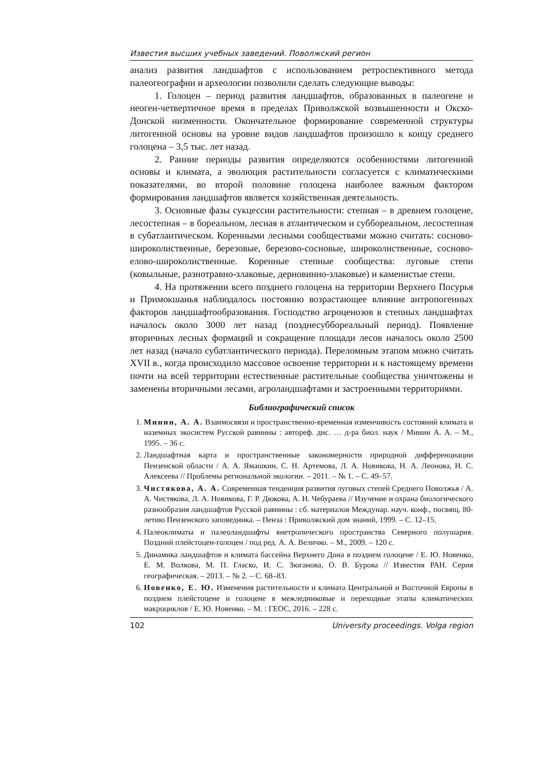Известия высших учебных заведений. Поволжский регион
анализ развития ландшафтов с использованием ретроспективного метода палеогеографии и археологии позволили сделать следующие выводы:
1. Голоцен – период развития ландшафтов, образованных в палеогене и неоген-четвертичное время в пределах Приволжской возвышенности и Окско-Донской низменности. Окончательное формирование современной структуры литогенной основы на уровне видов ландшафтов произошло к концу среднего голоцена – 3,5 тыс. лет назад.
2. Ранние периоды развития определяются особенностями литогенной основы и климата, а эволюция растительности согласуется с климатическими показателями, во второй половине голоцена наиболее важным фактором формирования ландшафтов является хозяйственная деятельность.
3. Основные фазы сукцессии растительности: степная – в древнем голоцене, лесостепная – в бореальном, лесная в атлантическом и суббореальном, лесостепная в субатлантическом. Коренными лесными сообществами можно считать: сосново-широколиственные, березовые, березово-сосновые, широколиственные, сосново-елово-широколиственные. Коренные степные сообщества: луговые степи (ковыльные, разнотравно-злаковые, дерновинно-злаковые) и каменистые степи.
4. На протяжении всего позднего голоцена на территории Верхнего Посурья и Примокшанья наблюдалось постоянно возрастающее влияние антропогенных факторов ландшафтообразования. Господство агроценозов в степных ландшафтах началось около 3000 лет назад (позднесуббореальный период). Появление вторичных лесных формаций и сокращение площади лесов началось около 2500 лет назад (начало субатлантического периода). Переломным этапом можно считать XVII в., когда происходило массовое освоение территории и к настоящему времени почти на всей территории естественные растительные сообщества уничтожены и заменены вторичными лесами, агроландшафтами и застроенными территориями.
Библиографический список
1. Минин, А. А. Взаимосвязи и пространственно-временная изменчивость состояний климата и наземных экосистем Русской равнины : автореф. дис. … д-ра биол. наук / Минин А. А. – М., 1995. – 36 с.
2. Ландшафтная карта и пространственные закономерности природной дифференциации Пензенской области / А. А. Ямашкин, С. Н. Артемова, Л. А. Новикова, Н. А. Леонова, Н. С. Алексеева // Проблемы региональной экологии. – 2011. – № 1. – С. 49–57.
3. Чистякова, А. А. Современная тенденция развития луговых степей Среднего Поволжья / А. А. Чистякова, Л. А. Новикова, Г. Р. Дюкова, А. Н. Чебураева // Изучение и охрана биологического разнообразия ландшафтов Русской равнины : сб. материалов Междунар. науч. конф., посвящ. 80-летию Пензенского заповедника. – Пенза : Приволжский дом знаний, 1999. – С. 12–15.
4. Палеоклиматы и палеоландшафты внетропического пространства Северного полушария. Поздний плейстоцен-голоцен / под ред. А. А. Величко. – М., 2009. – 120 с.
5. Динамика ландшафтов и климата бассейна Верхнего Дона в позднем голоцене / Е. Ю. Новенко, Е. М. Волкова, М. П. Гласко, И. С. Зюганова, О. В. Бурова // Известия РАН. Серия географическая. – 2013. – № 2. – С. 68–83.
6. Новенко, Е. Ю. Изменения растительности и климата Центральной и Восточной Европы в позднем плейстоцене и голоцене в межледниковые и переходные этапы климатических макроциклов / Е. Ю. Новенко. – М. : ГЕОС, 2016. – 228 с.
102 University proceedings. Volga region